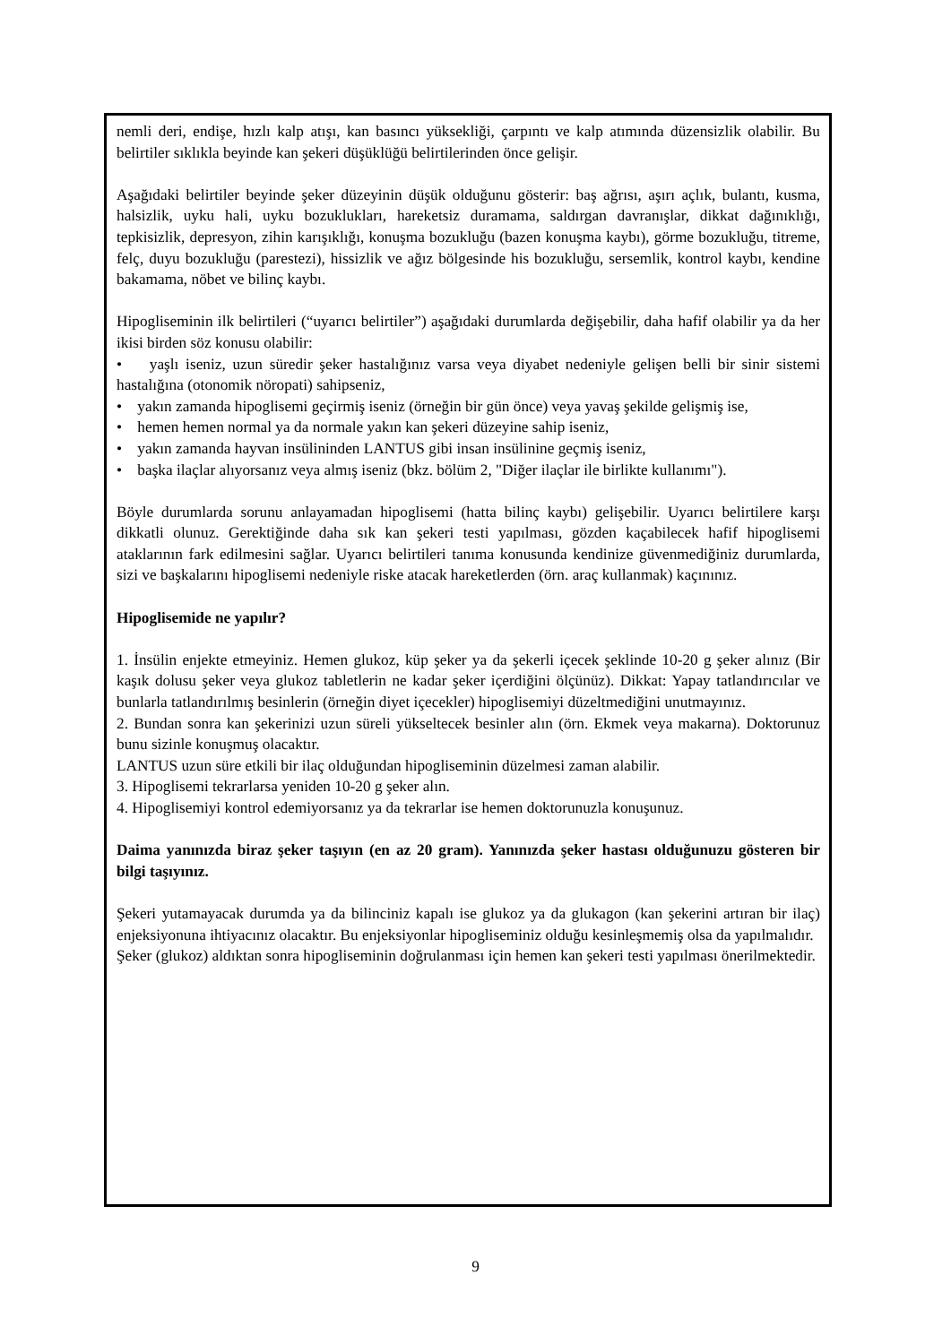nemli deri, endişe, hızlı kalp atışı, kan basıncı yüksekliği, çarpıntı ve kalp atımında düzensizlik olabilir. Bu belirtiler sıklıkla beyinde kan şekeri düşüklüğü belirtilerinden önce gelişir.
Aşağıdaki belirtiler beyinde şeker düzeyinin düşük olduğunu gösterir: baş ağrısı, aşırı açlık, bulantı, kusma, halsizlik, uyku hali, uyku bozuklukları, hareketsiz duramama, saldırgan davranışlar, dikkat dağınıklığı, tepkisizlik, depresyon, zihin karışıklığı, konuşma bozukluğu (bazen konuşma kaybı), görme bozukluğu, titreme, felç, duyu bozukluğu (parestezi), hissizlik ve ağız bölgesinde his bozukluğu, sersemlik, kontrol kaybı, kendine bakamama, nöbet ve bilinç kaybı.
Hipogliseminin ilk belirtileri (“uyarıcı belirtiler”) aşağıdaki durumlarda değişebilir, daha hafif olabilir ya da her ikisi birden söz konusu olabilir:
• yaşlı iseniz, uzun süredir şeker hastalığınız varsa veya diyabet nedeniyle gelişen belli bir sinir sistemi hastalığına (otonomik nöropati) sahipseniz,
• yakın zamanda hipoglisemi geçirmiş iseniz (örneğin bir gün önce) veya yavaş şekilde gelişmiş ise,
• hemen hemen normal ya da normale yakın kan şekeri düzeyine sahip iseniz,
• yakın zamanda hayvan insülininden LANTUS gibi insan insülinine geçmiş iseniz,
• başka ilaçlar alıyorsanız veya almış iseniz (bkz. bölüm 2, "Diğer ilaçlar ile birlikte kullanımı").
Böyle durumlarda sorunu anlayamadan hipoglisemi (hatta bilinç kaybı) gelişebilir. Uyarıcı belirtilere karşı dikkatli olunuz. Gerektiğinde daha sık kan şekeri testi yapılması, gözden kaçabilecek hafif hipoglisemi ataklarının fark edilmesini sağlar. Uyarıcı belirtileri tanıma konusunda kendinize güvenmediğiniz durumlarda, sizi ve başkalarını hipoglisemi nedeniyle riske atacak hareketlerden (örn. araç kullanmak) kaçınınız.
Hipoglisemide ne yapılır?
1. İnsülin enjekte etmeyiniz. Hemen glukoz, küp şeker ya da şekerli içecek şeklinde 10-20 g şeker alınız (Bir kaşık dolusu şeker veya glukoz tabletlerin ne kadar şeker içerdiğini ölçünüz). Dikkat: Yapay tatlandırıcılar ve bunlarla tatlandırılmış besinlerin (örneğin diyet içecekler) hipoglisemiyi düzeltmediğini unutmayınız.
2. Bundan sonra kan şekerinizi uzun süreli yükseltecek besinler alın (örn. Ekmek veya makarna). Doktorunuz bunu sizinle konuşmuş olacaktır.
LANTUS uzun süre etkili bir ilaç olduğundan hipogliseminin düzelmesi zaman alabilir.
3. Hipoglisemi tekrarlarsa yeniden 10-20 g şeker alın.
4. Hipoglisemiyi kontrol edemiyorsanız ya da tekrarlar ise hemen doktorunuzla konuşunuz.
Daima yanınızda biraz şeker taşıyın (en az 20 gram). Yanınızda şeker hastası olduğunuzu gösteren bir bilgi taşıyınız.
Şekeri yutamayacak durumda ya da bilinciniz kapalı ise glukoz ya da glukagon (kan şekerini artıran bir ilaç) enjeksiyonuna ihtiyacınız olacaktır. Bu enjeksiyonlar hipogliseminiz olduğu kesinleşmemiş olsa da yapılmalıdır.
Şeker (glukoz) aldıktan sonra hipogliseminin doğrulanması için hemen kan şekeri testi yapılması önerilmektedir.
9